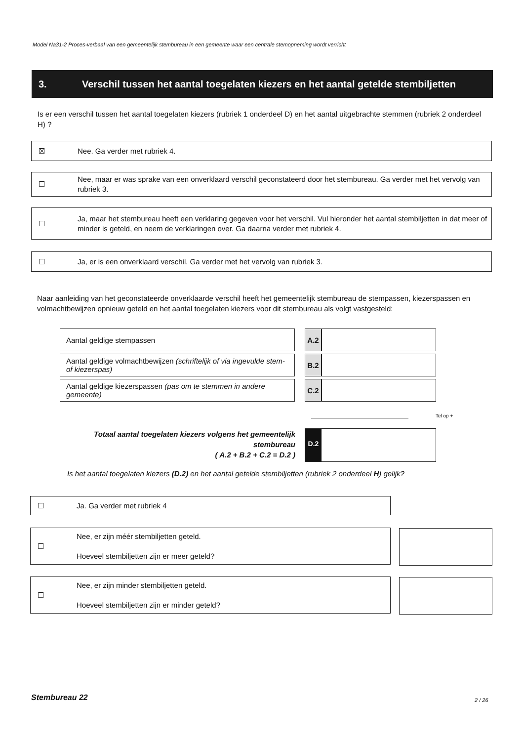Model Na31-2 Proces-verbaal van een gemeentelijk stembureau in een gemeente waar een centrale stemopneming wordt verricht
3. Verschil tussen het aantal toegelaten kiezers en het aantal getelde stembiljetten
Is er een verschil tussen het aantal toegelaten kiezers (rubriek 1 onderdeel D) en het aantal uitgebrachte stemmen (rubriek 2 onderdeel H) ?
☒
Nee. Ga verder met rubriek 4.
☐
Nee, maar er was sprake van een onverklaard verschil geconstateerd door het stembureau. Ga verder met het vervolg van rubriek 3.
☐
Ja, maar het stembureau heeft een verklaring gegeven voor het verschil. Vul hieronder het aantal stembiljetten in dat meer of minder is geteld, en neem de verklaringen over. Ga daarna verder met rubriek 4.
☐
Ja, er is een onverklaard verschil. Ga verder met het vervolg van rubriek 3.
Naar aanleiding van het geconstateerde onverklaarde verschil heeft het gemeentelijk stembureau de stempassen, kiezerspassen en volmachtbewijzen opnieuw geteld en het aantal toegelaten kiezers voor dit stembureau als volgt vastgesteld:
| Aantal geldige stempassen | | A.2 | |
| Aantal geldige volmachtbewijzen (schriftelijk of via ingevulde stem- of kiezerspas) | | B.2 | |
| Aantal geldige kiezerspassen (pas om te stemmen in andere gemeente) | | C.2 | |
Tel op +
Totaal aantal toegelaten kiezers volgens het gemeentelijk stembureau
( A.2 + B.2 + C.2 = D.2 )
D.2
Is het aantal toegelaten kiezers (D.2) en het aantal getelde stembiljetten (rubriek 2 onderdeel H) gelijk?
☐
Ja. Ga verder met rubriek 4
☐
Nee, er zijn méér stembiljetten geteld.
Hoeveel stembiljetten zijn er meer geteld?
☐
Nee, er zijn minder stembiljetten geteld.
Hoeveel stembiljetten zijn er minder geteld?
Stembureau 22 2 / 26